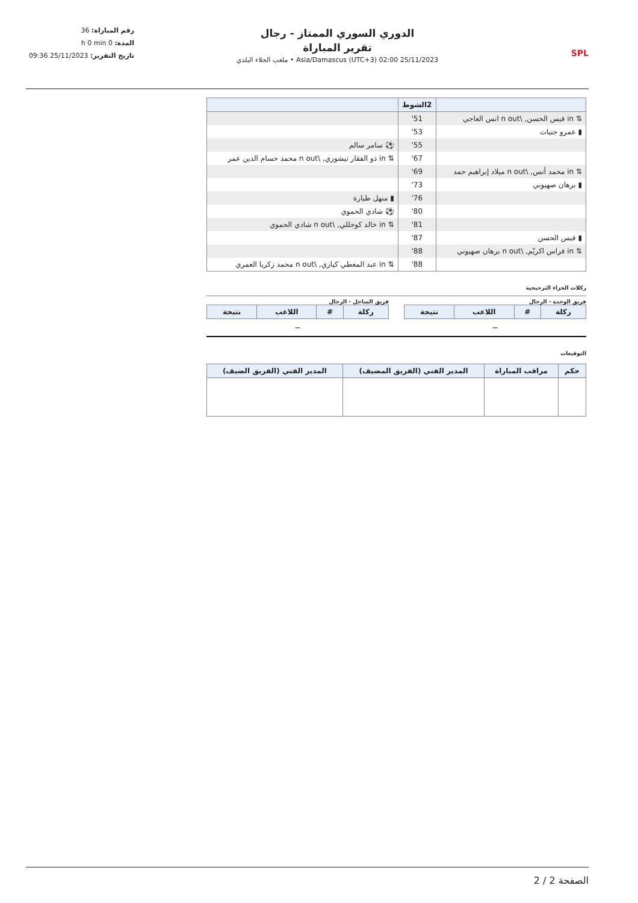SPL
الدوري السوري الممتاز - رجال
تقرير المباراة
25/11/2023 02:00 (UTC+3) Asia/Damascus • ملعب الجلاء البلدي
رقم المباراة: 36
المدة: 0 h 0 min
تاريخ التقرير: 25/11/2023 09:36
| | 2الشوط | |
| --- | --- | --- |
| ⇅ in قيس الحسن, \n out انس العاجي | 51' | |
| ▮ عمرو جنيات | 53' | |
| | 55' | ⚽ سامر سالم |
| | 67' | ⇅ in ذو الفقار تيشوري, \n out محمد حسام الدين عمر |
| ⇅ in محمد أنس, \n out ميلاد إبراهيم حمد | 69' | |
| ▮ برهان صهيوني | 73' | |
| | 76' | ▮ منهل طيارة |
| | 80' | ⚽ شادي الحموي |
| | 81' | ⇅ in خالد كوجللي, \n out شادي الحموي |
| ▮ قيس الحسن | 87' | |
| ⇅ in فراس اكريّم, \n out برهان صهيوني | 88' | |
| | 88' | ⇅ in عبد المعطي كياري, \n out محمد زكريا العمري |
ركلات الجزاء الترجيحية
فريق الوحدة - الرجال
| ركلة | # | اللاعب | نتيجة |
| --- | --- | --- | --- |
—
فريق الساحل - الرجال
| ركلة | # | اللاعب | نتيجة |
| --- | --- | --- | --- |
—
التوقيعات
| حكم | مراقب المباراة | المدير الفني (الفريق المضيف) | المدير الفني (الفريق الضيف) |
| --- | --- | --- | --- |
الصفحة 2 / 2